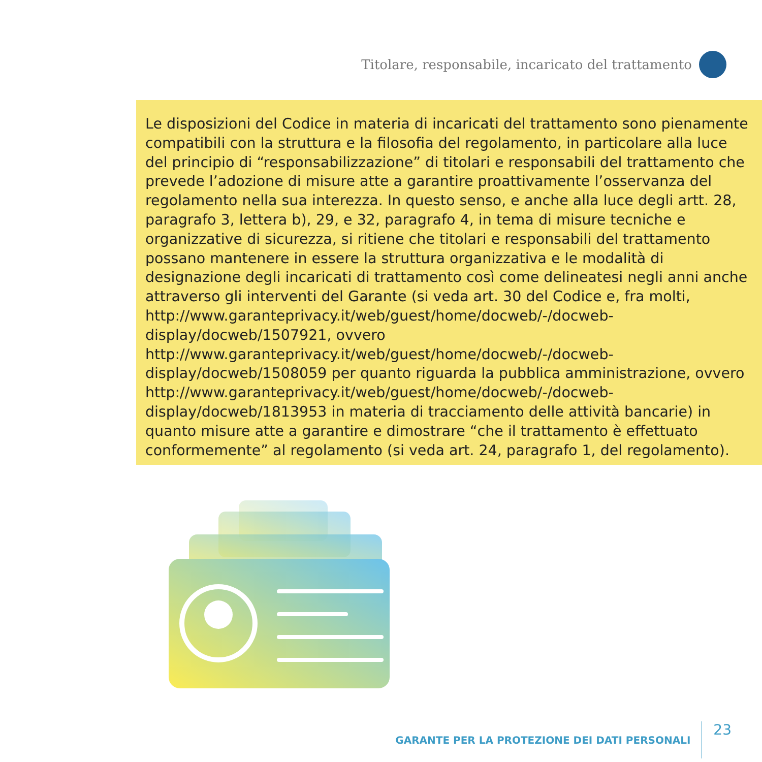Titolare, responsabile, incaricato del trattamento
Le disposizioni del Codice in materia di incaricati del trattamento sono pienamente compatibili con la struttura e la filosofia del regolamento, in particolare alla luce del principio di “responsabilizzazione” di titolari e responsabili del trattamento che prevede l’adozione di misure atte a garantire proattivamente l’osservanza del regolamento nella sua interezza. In questo senso, e anche alla luce degli artt. 28, paragrafo 3, lettera b), 29, e 32, paragrafo 4, in tema di misure tecniche e organizzative di sicurezza, si ritiene che titolari e responsabili del trattamento possano mantenere in essere la struttura organizzativa e le modalità di designazione degli incaricati di trattamento così come delineatesi negli anni anche attraverso gli interventi del Garante (si veda art. 30 del Codice e, fra molti, http://www.garanteprivacy.it/web/guest/home/docweb/-/docweb-display/docweb/1507921, ovvero http://www.garanteprivacy.it/web/guest/home/docweb/-/docweb-display/docweb/1508059 per quanto riguarda la pubblica amministrazione, ovvero http://www.garanteprivacy.it/web/guest/home/docweb/-/docweb-display/docweb/1813953 in materia di tracciamento delle attività bancarie) in quanto misure atte a garantire e dimostrare “che il trattamento è effettuato conformemente” al regolamento (si veda art. 24, paragrafo 1, del regolamento).
GARANTE PER LA PROTEZIONE DEI DATI PERSONALI 23